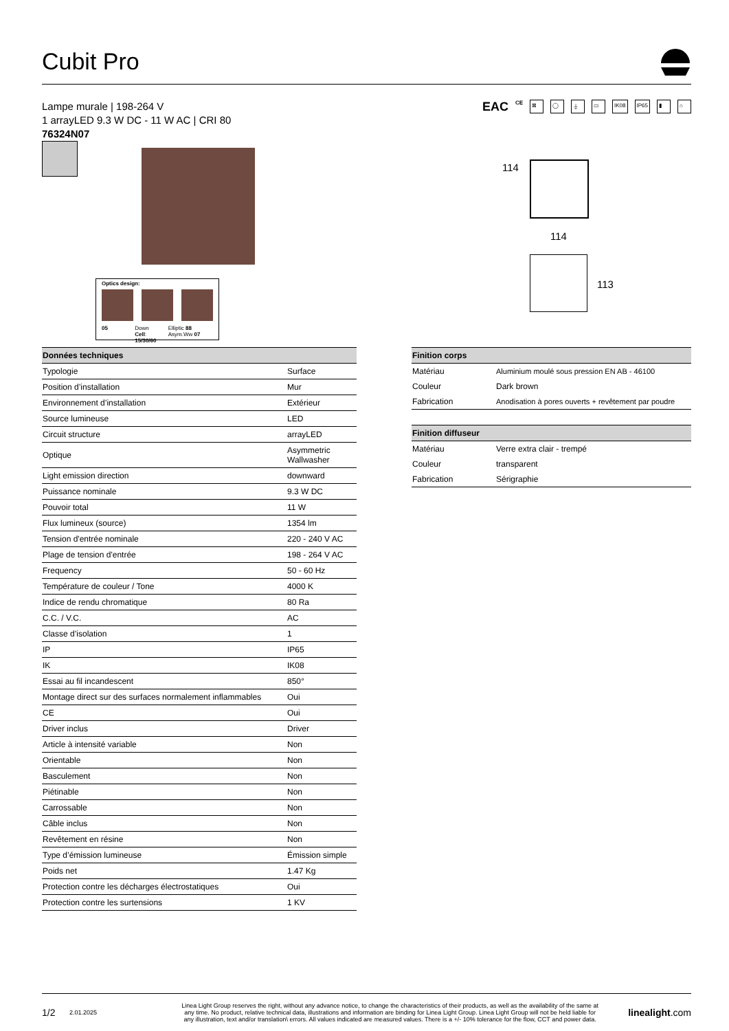Cubit Pro
Lampe murale | 198-264 V
1 arrayLED 9.3 W DC - 11 W AC | CRI 80
76324N07
EAC CE ⊠ ◯ ⏚ ▭ IK08 IP65 ▮ ⌂
Optics design:
05 Down Cell: 15/30/60 Elliptic 88 Asym.Ww 07
114
114
113
| Données techniques | |
| --- | --- |
| Typologie | Surface |
| Position d’installation | Mur |
| Environnement d’installation | Extérieur |
| Source lumineuse | LED |
| Circuit structure | arrayLED |
| Optique | Asymmetric Wallwasher |
| Light emission direction | downward |
| Puissance nominale | 9.3 W DC |
| Pouvoir total | 11 W |
| Flux lumineux (source) | 1354 lm |
| Tension d'entrée nominale | 220 - 240 V AC |
| Plage de tension d'entrée | 198 - 264 V AC |
| Frequency | 50 - 60 Hz |
| Température de couleur / Tone | 4000 K |
| Indice de rendu chromatique | 80 Ra |
| C.C. / V.C. | AC |
| Classe d’isolation | 1 |
| IP | IP65 |
| IK | IK08 |
| Essai au fil incandescent | 850° |
| Montage direct sur des surfaces normalement inflammables | Oui |
| CE | Oui |
| Driver inclus | Driver |
| Article à intensité variable | Non |
| Orientable | Non |
| Basculement | Non |
| Piétinable | Non |
| Carrossable | Non |
| Câble inclus | Non |
| Revêtement en résine | Non |
| Type d’émission lumineuse | Émission simple |
| Poids net | 1.47 Kg |
| Protection contre les décharges électrostatiques | Oui |
| Protection contre les surtensions | 1 KV |
| Finition corps | |
| --- | --- |
| Matériau | Aluminium moulé sous pression EN AB - 46100 |
| Couleur | Dark brown |
| Fabrication | Anodisation à pores ouverts + revêtement par poudre |
| Finition diffuseur | |
| --- | --- |
| Matériau | Verre extra clair - trempé |
| Couleur | transparent |
| Fabrication | Sérigraphie |
1/2 2.01.2025 Linea Light Group reserves the right, without any advance notice, to change the characteristics of their products, as well as the availability of the same at any time. No product, relative technical data, illustrations and information are binding for Linea Light Group. Linea Light Group will not be held liable for any illustration, text and/or translation\ errors. All values indicated are measured values. There is a +/- 10% tolerance for the flow, CCT and power data. linealight.com